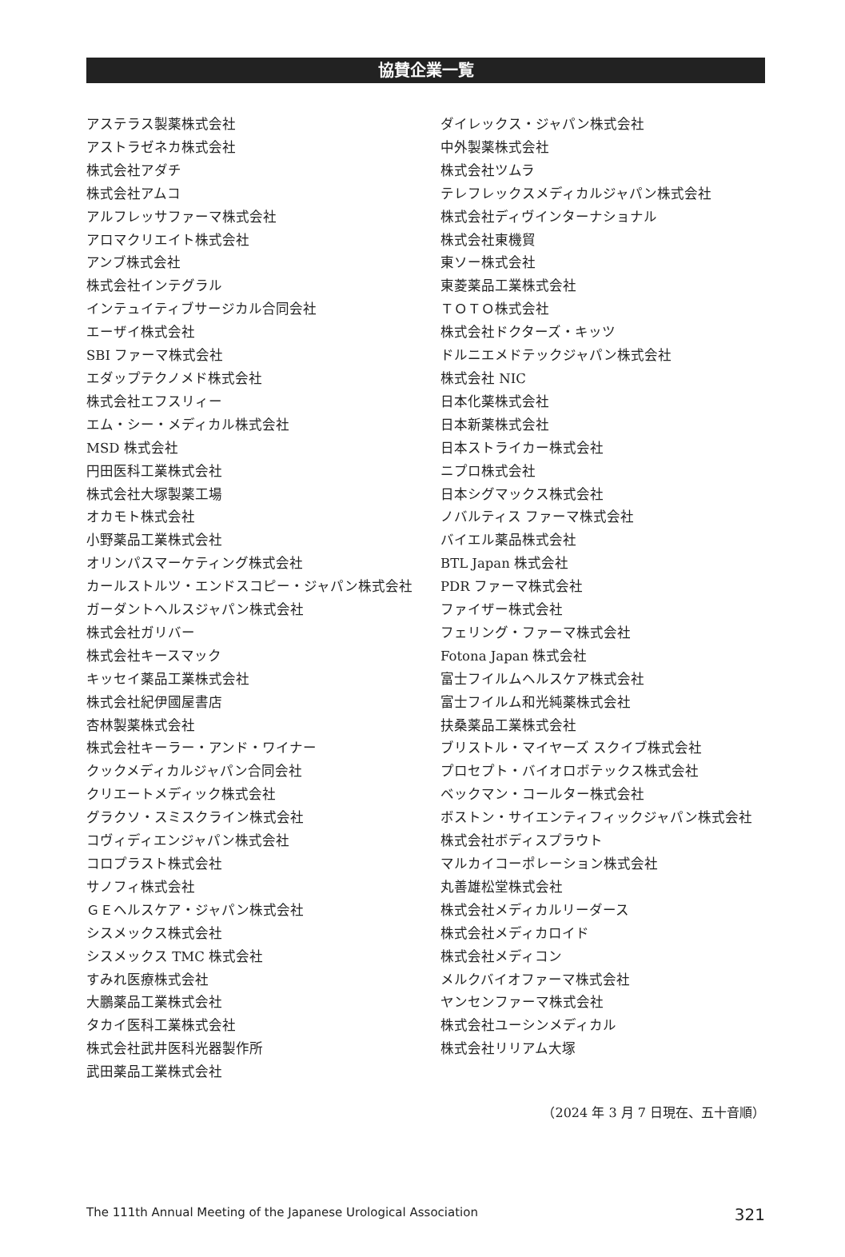協賛企業一覧
アステラス製薬株式会社
アストラゼネカ株式会社
株式会社アダチ
株式会社アムコ
アルフレッサファーマ株式会社
アロマクリエイト株式会社
アンブ株式会社
株式会社インテグラル
インテュイティブサージカル合同会社
エーザイ株式会社
SBI ファーマ株式会社
エダップテクノメド株式会社
株式会社エフスリィー
エム・シー・メディカル株式会社
MSD 株式会社
円田医科工業株式会社
株式会社大塚製薬工場
オカモト株式会社
小野薬品工業株式会社
オリンパスマーケティング株式会社
カールストルツ・エンドスコピー・ジャパン株式会社
ガーダントヘルスジャパン株式会社
株式会社ガリバー
株式会社キースマック
キッセイ薬品工業株式会社
株式会社紀伊國屋書店
杏林製薬株式会社
株式会社キーラー・アンド・ワイナー
クックメディカルジャパン合同会社
クリエートメディック株式会社
グラクソ・スミスクライン株式会社
コヴィディエンジャパン株式会社
コロプラスト株式会社
サノフィ株式会社
ＧＥヘルスケア・ジャパン株式会社
シスメックス株式会社
シスメックス TMC 株式会社
すみれ医療株式会社
大鵬薬品工業株式会社
タカイ医科工業株式会社
株式会社武井医科光器製作所
武田薬品工業株式会社
ダイレックス・ジャパン株式会社
中外製薬株式会社
株式会社ツムラ
テレフレックスメディカルジャパン株式会社
株式会社ディヴインターナショナル
株式会社東機貿
東ソー株式会社
東菱薬品工業株式会社
ＴＯＴＯ株式会社
株式会社ドクターズ・キッツ
ドルニエメドテックジャパン株式会社
株式会社 NIC
日本化薬株式会社
日本新薬株式会社
日本ストライカー株式会社
ニプロ株式会社
日本シグマックス株式会社
ノバルティス ファーマ株式会社
バイエル薬品株式会社
BTL Japan 株式会社
PDR ファーマ株式会社
ファイザー株式会社
フェリング・ファーマ株式会社
Fotona Japan 株式会社
富士フイルムヘルスケア株式会社
富士フイルム和光純薬株式会社
扶桑薬品工業株式会社
ブリストル・マイヤーズ スクイブ株式会社
プロセプト・バイオロボテックス株式会社
ベックマン・コールター株式会社
ボストン・サイエンティフィックジャパン株式会社
株式会社ボディスプラウト
マルカイコーポレーション株式会社
丸善雄松堂株式会社
株式会社メディカルリーダース
株式会社メディカロイド
株式会社メディコン
メルクバイオファーマ株式会社
ヤンセンファーマ株式会社
株式会社ユーシンメディカル
株式会社リリアム大塚
（2024 年 3 月 7 日現在、五十音順）
The 111th Annual Meeting of the Japanese Urological Association 321